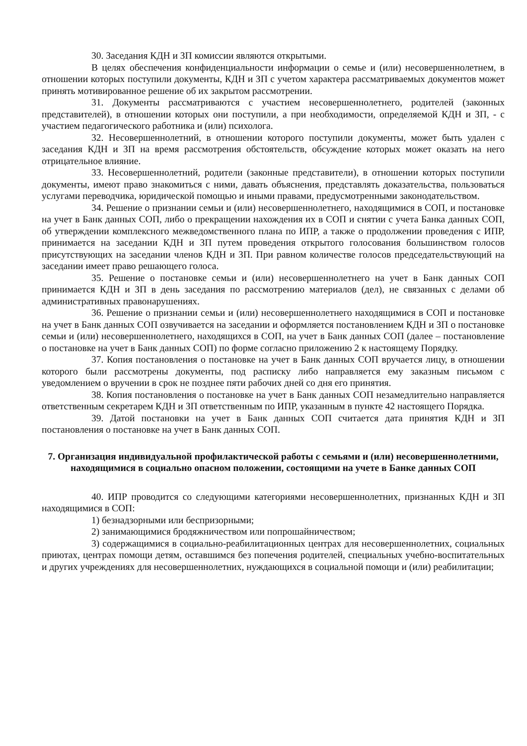30. Заседания КДН и ЗП комиссии являются открытыми.
В целях обеспечения конфиденциальности информации о семье и (или) несовершеннолетнем, в отношении которых поступили документы, КДН и ЗП с учетом характера рассматриваемых документов может принять мотивированное решение об их закрытом рассмотрении.
31. Документы рассматриваются с участием несовершеннолетнего, родителей (законных представителей), в отношении которых они поступили, а при необходимости, определяемой КДН и ЗП, - с участием педагогического работника и (или) психолога.
32. Несовершеннолетний, в отношении которого поступили документы, может быть удален с заседания КДН и ЗП на время рассмотрения обстоятельств, обсуждение которых может оказать на него отрицательное влияние.
33. Несовершеннолетний, родители (законные представители), в отношении которых поступили документы, имеют право знакомиться с ними, давать объяснения, представлять доказательства, пользоваться услугами переводчика, юридической помощью и иными правами, предусмотренными законодательством.
34. Решение о признании семьи и (или) несовершеннолетнего, находящимися в СОП, и постановке на учет в Банк данных СОП, либо о прекращении нахождения их в СОП и снятии с учета Банка данных СОП, об утверждении комплексного межведомственного плана по ИПР, а также о продолжении проведения с ИПР, принимается на заседании КДН и ЗП путем проведения открытого голосования большинством голосов присутствующих на заседании членов КДН и ЗП. При равном количестве голосов председательствующий на заседании имеет право решающего голоса.
35. Решение о постановке семьи и (или) несовершеннолетнего на учет в Банк данных СОП принимается КДН и ЗП в день заседания по рассмотрению материалов (дел), не связанных с делами об административных правонарушениях.
36. Решение о признании семьи и (или) несовершеннолетнего находящимися в СОП и постановке на учет в Банк данных СОП озвучивается на заседании и оформляется постановлением КДН и ЗП о постановке семьи и (или) несовершеннолетнего, находящихся в СОП, на учет в Банк данных СОП (далее – постановление о постановке на учет в Банк данных СОП) по форме согласно приложению 2 к настоящему Порядку.
37. Копия постановления о постановке на учет в Банк данных СОП вручается лицу, в отношении которого были рассмотрены документы, под расписку либо направляется ему заказным письмом с уведомлением о вручении в срок не позднее пяти рабочих дней со дня его принятия.
38. Копия постановления о постановке на учет в Банк данных СОП незамедлительно направляется ответственным секретарем КДН и ЗП ответственным по ИПР, указанным в пункте 42 настоящего Порядка.
39. Датой постановки на учет в Банк данных СОП считается дата принятия КДН и ЗП постановления о постановке на учет в Банк данных СОП.
7. Организация индивидуальной профилактической работы с семьями и (или) несовершеннолетними, находящимися в социально опасном положении, состоящими на учете в Банке данных СОП
40. ИПР проводится со следующими категориями несовершеннолетних, признанных КДН и ЗП находящимися в СОП:
1) безнадзорными или беспризорными;
2) занимающимися бродяжничеством или попрошайничеством;
3) содержащимися в социально-реабилитационных центрах для несовершеннолетних, социальных приютах, центрах помощи детям, оставшимся без попечения родителей, специальных учебно-воспитательных и других учреждениях для несовершеннолетних, нуждающихся в социальной помощи и (или) реабилитации;